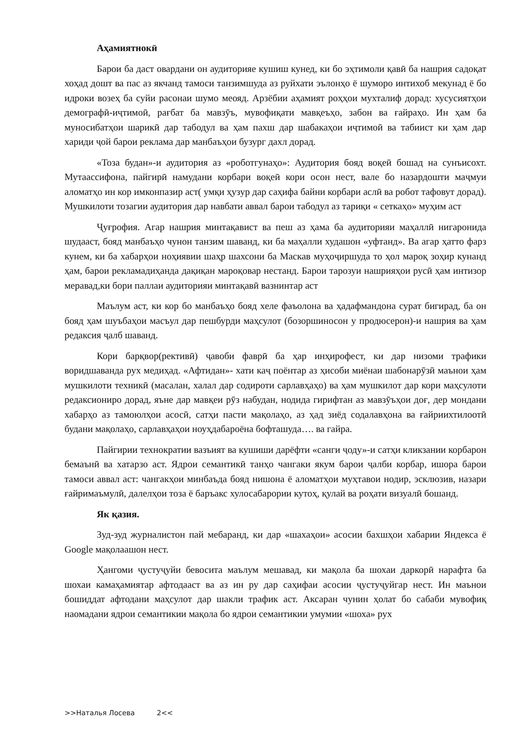Аҳамиятнокӣ
Барои ба даст овардани он аудиторияе кушиш кунед, ки бо эҳтимоли қавӣ ба нашрия садоқат хоҳад дошт ва пас аз якчанд тамоси танзимшуда аз руйхати эълонҳо ё шуморо интихоб мекунад ё бо идроки возеҳ ба суйи расонаи шумо меояд. Арзёбии аҳамият роҳҳои мухталиф дорад: хусусиятҳои демографӣ-иҷтимоӣ, рағбат ба мавзӯъ, мувофиқати мавқеъҳо, забон ва ғайраҳо. Ин ҳам ба муносибатҳои шарикӣ дар табодул ва ҳам пахш дар шабакаҳои иҷтимоӣ ва табиист ки ҳам дар хариди ҷой барои реклама дар манбаъҳои бузург дахл дорад.
«Тоза будан»-и аудитория аз «роботгунаҳо»: Аудитория бояд воқеӣ бошад на сунъисохт. Мутаассифона, пайгирӣ намудани корбари воқеӣ кори осон нест, вале бо назардошти маҷмуи аломатҳо ин кор имконпазир аст( умқи ҳузур дар саҳифа байни корбари аслӣ ва робот тафовут дорад). Мушкилоти тозагии аудитория дар навбати аввал барои табодул аз тариқи « сеткаҳо» муҳим аст
Ҷуғрофия. Агар нашрия минтақавист ва пеш аз ҳама ба аудиторияи маҳаллӣ нигаронида шудааст, бояд манбаъҳо чунон танзим шаванд, ки ба маҳалли худашон «уфтанд». Ва агар ҳатто фарз кунем, ки ба хабарҳои ноҳиявии шаҳр шахсони ба Маскав муҳоҷиршуда то ҳол мароқ зоҳир кунанд ҳам, барои рекламадиҳанда дақиқан мароқовар нестанд. Барои тарозуи нашрияҳои русӣ ҳам интизор меравад,ки бори паллаи аудиторияи минтақавӣ вазнинтар аст
Маълум аст, ки кор бо манбаъҳо бояд хеле фаъолона ва ҳадафмандона сурат бигирад, ба он бояд ҳам шуъбаҳои масъул дар пешбурди маҳсулот (бозоршиносон у продюсерон)-и нашрия ва ҳам редаксия ҷалб шаванд.
Кори барқвор(рективӣ) ҷавоби фаврӣ ба ҳар инҳирофест, ки дар низоми трафики воридшаванда рух медиҳад. «Афтидан»- хати каҷ поёнтар аз ҳисоби миёнаи шабонарӯзӣ маънои ҳам мушкилоти техникӣ (масалан, халал дар содироти сарлавҳаҳо) ва ҳам мушкилот дар кори маҳсулоти редаксиониро дорад, яъне дар мавқеи рӯз набудан, нодида гирифтан аз мавзӯъҳои доғ, дер мондани хабарҳо аз тамоюлҳои асосӣ, сатҳи пасти мақолаҳо, аз ҳад зиёд содалавҳона ва ғайриихтилоотӣ будани мақолаҳо, сарлавҳаҳои ноуҳдабароёна бофташуда…. ва гайра.
Пайгирии технократии вазъият ва кушиши дарёфти «санги ҷоду»-и сатҳи кликзании корбарон бемаънӣ ва хатарзо аст. Ядрои семантикӣ танҳо чангаки якум барои ҷалби корбар, ишора барои тамоси аввал аст: чангакҳои минбаъда бояд нишона ё аломатҳои муҳтавои нодир, эсклюзив, назари ғайримаъмулӣ, далелҳои тоза ё баръакс хулосабарории кутоҳ, қулай ва роҳати визуалӣ бошанд.
Як қазия.
Зуд-зуд журналистон пай мебаранд, ки дар «шахаҳои» асосии бахшҳои хабарии Яндекса ё Google мақолаашон нест.
Ҳангоми ҷустуҷуйи бевосита маълум мешавад, ки мақола ба шохаи даркорӣ нарафта ба шохаи камаҳамиятар афтодааст ва аз ин ру дар саҳифаи асосии ҷустуҷуйгар нест. Ин маънои бошиддат афтодани маҳсулот дар шакли трафик аст. Аксаран чунин ҳолат бо сабаби мувофиқ наомадани ядрои семантикии мақола бо ядрои семантикии умумии «шоха» рух
>>Наталья Лосева 2<<